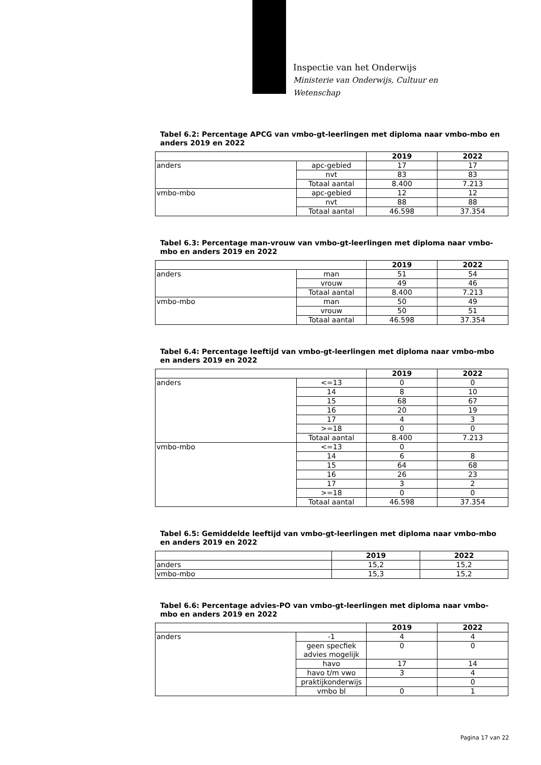Inspectie van het Onderwijs
Ministerie van Onderwijs, Cultuur en
Wetenschap
Tabel 6.2: Percentage APCG van vmbo-gt-leerlingen met diploma naar vmbo-mbo en anders 2019 en 2022
| | | 2019 | 2022 |
| --- | --- | --- | --- |
| anders | apc-gebied | 17 | 17 |
| | nvt | 83 | 83 |
| | Totaal aantal | 8.400 | 7.213 |
| vmbo-mbo | apc-gebied | 12 | 12 |
| | nvt | 88 | 88 |
| | Totaal aantal | 46.598 | 37.354 |
Tabel 6.3: Percentage man-vrouw van vmbo-gt-leerlingen met diploma naar vmbo-mbo en anders 2019 en 2022
| | | 2019 | 2022 |
| --- | --- | --- | --- |
| anders | man | 51 | 54 |
| | vrouw | 49 | 46 |
| | Totaal aantal | 8.400 | 7.213 |
| vmbo-mbo | man | 50 | 49 |
| | vrouw | 50 | 51 |
| | Totaal aantal | 46.598 | 37.354 |
Tabel 6.4: Percentage leeftijd van vmbo-gt-leerlingen met diploma naar vmbo-mbo en anders 2019 en 2022
| | | 2019 | 2022 |
| --- | --- | --- | --- |
| anders | <=13 | 0 | 0 |
| | 14 | 8 | 10 |
| | 15 | 68 | 67 |
| | 16 | 20 | 19 |
| | 17 | 4 | 3 |
| | >=18 | 0 | 0 |
| | Totaal aantal | 8.400 | 7.213 |
| vmbo-mbo | <=13 | 0 | |
| | 14 | 6 | 8 |
| | 15 | 64 | 68 |
| | 16 | 26 | 23 |
| | 17 | 3 | 2 |
| | >=18 | 0 | 0 |
| | Totaal aantal | 46.598 | 37.354 |
Tabel 6.5: Gemiddelde leeftijd van vmbo-gt-leerlingen met diploma naar vmbo-mbo en anders 2019 en 2022
| | 2019 | 2022 |
| --- | --- | --- |
| anders | 15,2 | 15,2 |
| vmbo-mbo | 15,3 | 15,2 |
Tabel 6.6: Percentage advies-PO van vmbo-gt-leerlingen met diploma naar vmbo-mbo en anders 2019 en 2022
| | | 2019 | 2022 |
| --- | --- | --- | --- |
| anders | -1 | 4 | 4 |
| | geen specfiek advies mogelijk | 0 | 0 |
| | havo | 17 | 14 |
| | havo t/m vwo | 3 | 4 |
| | praktijkonderwijs | | 0 |
| | vmbo bl | 0 | 1 |
Pagina 17 van 22